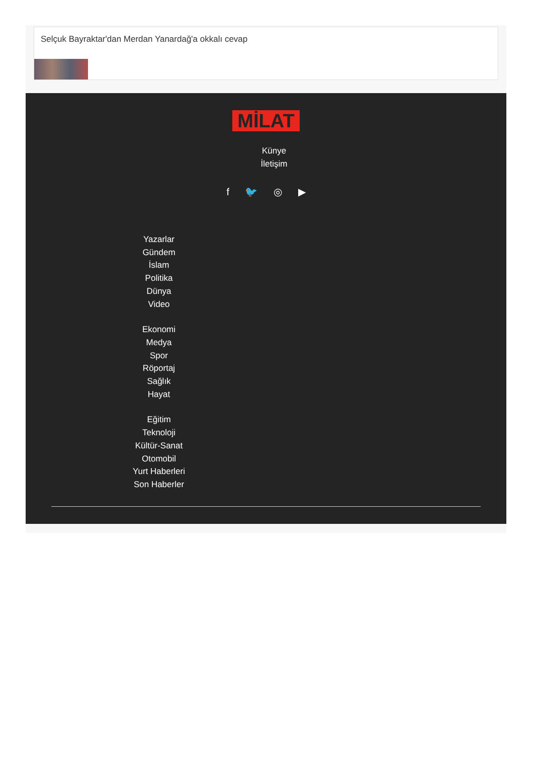Selçuk Bayraktar'dan Merdan Yanardağ'a okkalı cevap
MİLAT
Künye
İletişim
f 🐦 ◎ ▶
Yazarlar
Gündem
İslam
Politika
Dünya
Video
Ekonomi
Medya
Spor
Röportaj
Sağlık
Hayat
Eğitim
Teknoloji
Kültür-Sanat
Otomobil
Yurt Haberleri
Son Haberler